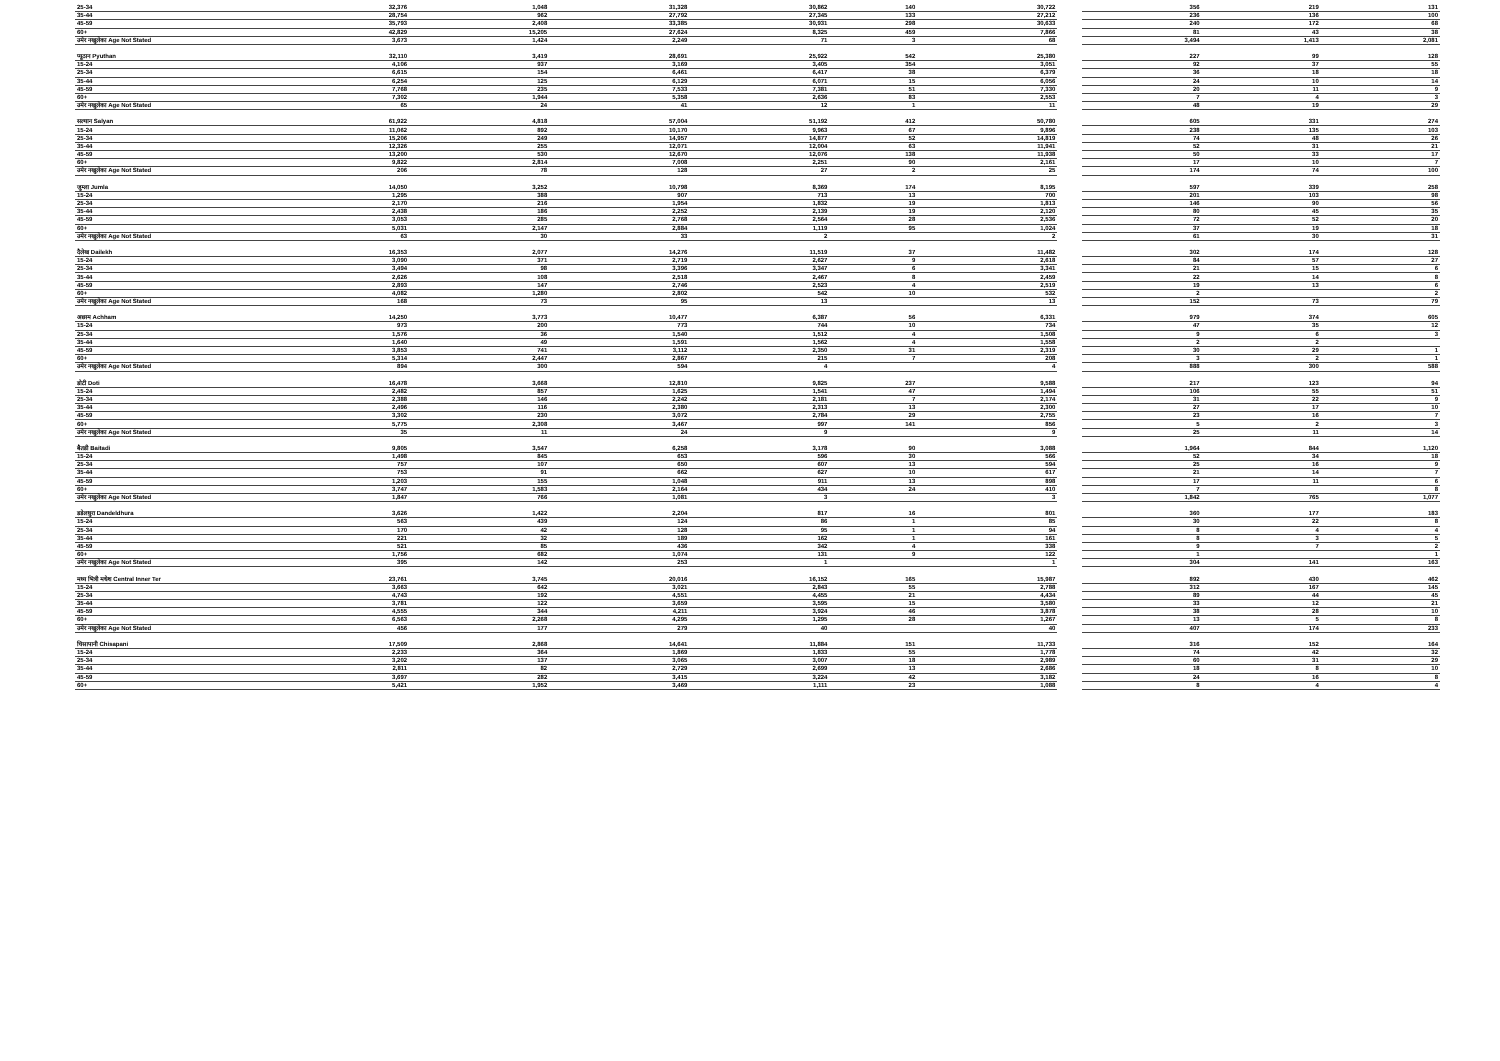| 25-34 | 32,376 | 1,048 | 31,328 | 30,862 | 140 | 30,722 | | 356 | 219 | 131 |
| 35-44 | 28,754 | 962 | 27,792 | 27,345 | 133 | 27,212 | | 236 | 136 | 100 |
| 45-59 | 35,793 | 2,408 | 33,385 | 30,931 | 298 | 30,633 | | 240 | 172 | 68 |
| 60+ | 42,829 | 15,205 | 27,624 | 8,325 | 459 | 7,866 | | 81 | 43 | 38 |
| उमेर नखुलेका Age Not Stated | 3,673 | 1,424 | 2,249 | 71 | 3 | 68 | | 3,494 | 1,413 | 2,081 |
| प्यूठान Pyuthan | 32,110 | 3,419 | 28,691 | 25,922 | 542 | 25,380 | | 227 | 99 | 128 |
| 15-24 | 4,106 | 937 | 3,169 | 3,405 | 354 | 3,051 | | 92 | 37 | 55 |
| 25-34 | 6,615 | 154 | 6,461 | 6,417 | 38 | 6,379 | | 36 | 18 | 18 |
| 35-44 | 6,254 | 125 | 6,129 | 6,071 | 15 | 6,056 | | 24 | 10 | 14 |
| 45-59 | 7,768 | 235 | 7,533 | 7,381 | 51 | 7,330 | | 20 | 11 | 9 |
| 60+ | 7,302 | 1,944 | 5,358 | 2,636 | 83 | 2,553 | | 7 | 4 | 3 |
| उमेर नखुलेका Age Not Stated | 65 | 24 | 41 | 12 | 1 | 11 | | 48 | 19 | 29 |
| सल्यान Salyan | 61,922 | 4,818 | 57,004 | 51,192 | 412 | 50,780 | | 605 | 331 | 274 |
| 15-24 | 11,062 | 892 | 10,170 | 9,963 | 67 | 9,896 | | 238 | 135 | 103 |
| 25-34 | 15,206 | 249 | 14,957 | 14,877 | 52 | 14,819 | | 74 | 48 | 26 |
| 35-44 | 12,326 | 255 | 12,071 | 12,004 | 63 | 11,941 | | 52 | 31 | 21 |
| 45-59 | 13,200 | 530 | 12,670 | 12,076 | 138 | 11,938 | | 50 | 33 | 17 |
| 60+ | 9,822 | 2,814 | 7,008 | 2,251 | 90 | 2,161 | | 17 | 10 | 7 |
| उमेर नखुलेका Age Not Stated | 206 | 78 | 128 | 27 | 2 | 25 | | 174 | 74 | 100 |
| जुम्ला Jumla | 14,050 | 3,252 | 10,798 | 8,369 | 174 | 8,195 | | 597 | 339 | 258 |
| 15-24 | 1,295 | 388 | 907 | 713 | 13 | 700 | | 201 | 103 | 98 |
| 25-34 | 2,170 | 216 | 1,954 | 1,832 | 19 | 1,813 | | 146 | 90 | 56 |
| 35-44 | 2,438 | 186 | 2,252 | 2,139 | 19 | 2,120 | | 80 | 45 | 35 |
| 45-59 | 3,053 | 285 | 2,768 | 2,564 | 28 | 2,536 | | 72 | 52 | 20 |
| 60+ | 5,031 | 2,147 | 2,884 | 1,119 | 95 | 1,024 | | 37 | 19 | 18 |
| उमेर नखुलेका Age Not Stated | 63 | 30 | 33 | 2 | | 2 | | 61 | 30 | 31 |
| दैलेख Dailekh | 16,353 | 2,077 | 14,276 | 11,519 | 37 | 11,482 | | 302 | 174 | 128 |
| 15-24 | 3,090 | 371 | 2,719 | 2,627 | 9 | 2,618 | | 84 | 57 | 27 |
| 25-34 | 3,494 | 98 | 3,396 | 3,347 | 6 | 3,341 | | 21 | 15 | 6 |
| 35-44 | 2,626 | 108 | 2,518 | 2,467 | 8 | 2,459 | | 22 | 14 | 8 |
| 45-59 | 2,893 | 147 | 2,746 | 2,523 | 4 | 2,519 | | 19 | 13 | 6 |
| 60+ | 4,082 | 1,280 | 2,802 | 542 | 10 | 532 | | 2 | | 2 |
| उमेर नखुलेका Age Not Stated | 168 | 73 | 95 | 13 | | 13 | | 152 | 73 | 79 |
| अछाम Achham | 14,250 | 3,773 | 10,477 | 6,387 | 56 | 6,331 | | 979 | 374 | 605 |
| 15-24 | 973 | 200 | 773 | 744 | 10 | 734 | | 47 | 35 | 12 |
| 25-34 | 1,576 | 36 | 1,540 | 1,512 | 4 | 1,508 | | 9 | 6 | 3 |
| 35-44 | 1,640 | 49 | 1,591 | 1,562 | 4 | 1,558 | | 2 | 2 | |
| 45-59 | 3,853 | 741 | 3,112 | 2,350 | 31 | 2,319 | | 30 | 29 | 1 |
| 60+ | 5,314 | 2,447 | 2,867 | 215 | 7 | 208 | | 3 | 2 | 1 |
| उमेर नखुलेका Age Not Stated | 894 | 300 | 594 | 4 | | 4 | | 888 | 300 | 588 |
| डोटी Doti | 16,478 | 3,668 | 12,810 | 9,825 | 237 | 9,588 | | 217 | 123 | 94 |
| 15-24 | 2,482 | 857 | 1,625 | 1,541 | 47 | 1,494 | | 106 | 55 | 51 |
| 25-34 | 2,388 | 146 | 2,242 | 2,181 | 7 | 2,174 | | 31 | 22 | 9 |
| 35-44 | 2,496 | 116 | 2,380 | 2,313 | 13 | 2,300 | | 27 | 17 | 10 |
| 45-59 | 3,302 | 230 | 3,072 | 2,784 | 29 | 2,755 | | 23 | 16 | 7 |
| 60+ | 5,775 | 2,308 | 3,467 | 997 | 141 | 856 | | 5 | 2 | 3 |
| उमेर नखुलेका Age Not Stated | 35 | 11 | 24 | 9 | | 9 | | 25 | 11 | 14 |
| बैतडी Baitadi | 9,805 | 3,547 | 6,258 | 3,178 | 90 | 3,088 | | 1,964 | 844 | 1,120 |
| 15-24 | 1,498 | 845 | 653 | 596 | 30 | 566 | | 52 | 34 | 18 |
| 25-34 | 757 | 107 | 650 | 607 | 13 | 594 | | 25 | 16 | 9 |
| 35-44 | 753 | 91 | 662 | 627 | 10 | 617 | | 21 | 14 | 7 |
| 45-59 | 1,203 | 155 | 1,048 | 911 | 13 | 898 | | 17 | 11 | 6 |
| 60+ | 3,747 | 1,583 | 2,164 | 434 | 24 | 410 | | 7 | | 8 |
| उमेर नखुलेका Age Not Stated | 1,847 | 766 | 1,081 | 3 | | 3 | | 1,842 | 765 | 1,077 |
| डडेलधुरा Dandeldhura | 3,626 | 1,422 | 2,204 | 817 | 16 | 801 | | 360 | 177 | 183 |
| 15-24 | 563 | 439 | 124 | 86 | 1 | 85 | | 30 | 22 | 8 |
| 25-34 | 170 | 42 | 128 | 95 | 1 | 94 | | 8 | 4 | 4 |
| 35-44 | 221 | 32 | 189 | 162 | 1 | 161 | | 8 | 3 | 5 |
| 45-59 | 521 | 85 | 436 | 342 | 4 | 338 | | 9 | 7 | 2 |
| 60+ | 1,756 | 682 | 1,074 | 131 | 9 | 122 | | 1 | | 1 |
| उमेर नखुलेका Age Not Stated | 395 | 142 | 253 | 1 | | 1 | | 304 | 141 | 163 |
| मध्य भित्री मधेश Central Inner Ter | 23,761 | 3,745 | 20,016 | 16,152 | 165 | 15,987 | | 892 | 430 | 462 |
| 15-24 | 3,663 | 642 | 3,021 | 2,843 | 55 | 2,788 | | 312 | 167 | 145 |
| 25-34 | 4,743 | 192 | 4,551 | 4,455 | 21 | 4,434 | | 89 | 44 | 45 |
| 35-44 | 3,781 | 122 | 3,659 | 3,595 | 15 | 3,580 | | 33 | 12 | 21 |
| 45-59 | 4,555 | 344 | 4,211 | 3,924 | 46 | 3,878 | | 38 | 28 | 10 |
| 60+ | 6,563 | 2,268 | 4,295 | 1,295 | 28 | 1,267 | | 13 | 5 | 8 |
| उमेर नखुलेका Age Not Stated | 456 | 177 | 279 | 40 | | 40 | | 407 | 174 | 233 |
| चिसापानी Chisapani | 17,509 | 2,868 | 14,641 | 11,884 | 151 | 11,733 | | 316 | 152 | 164 |
| 15-24 | 2,233 | 364 | 1,869 | 1,833 | 55 | 1,778 | | 74 | 42 | 32 |
| 25-34 | 3,202 | 137 | 3,065 | 3,007 | 18 | 2,989 | | 60 | 31 | 29 |
| 35-44 | 2,811 | 82 | 2,729 | 2,699 | 13 | 2,686 | | 18 | 8 | 10 |
| 45-59 | 3,697 | 282 | 3,415 | 3,224 | 42 | 3,182 | | 24 | 16 | 8 |
| 60+ | 5,421 | 1,952 | 3,469 | 1,111 | 23 | 1,088 | | 8 | 4 | 4 |